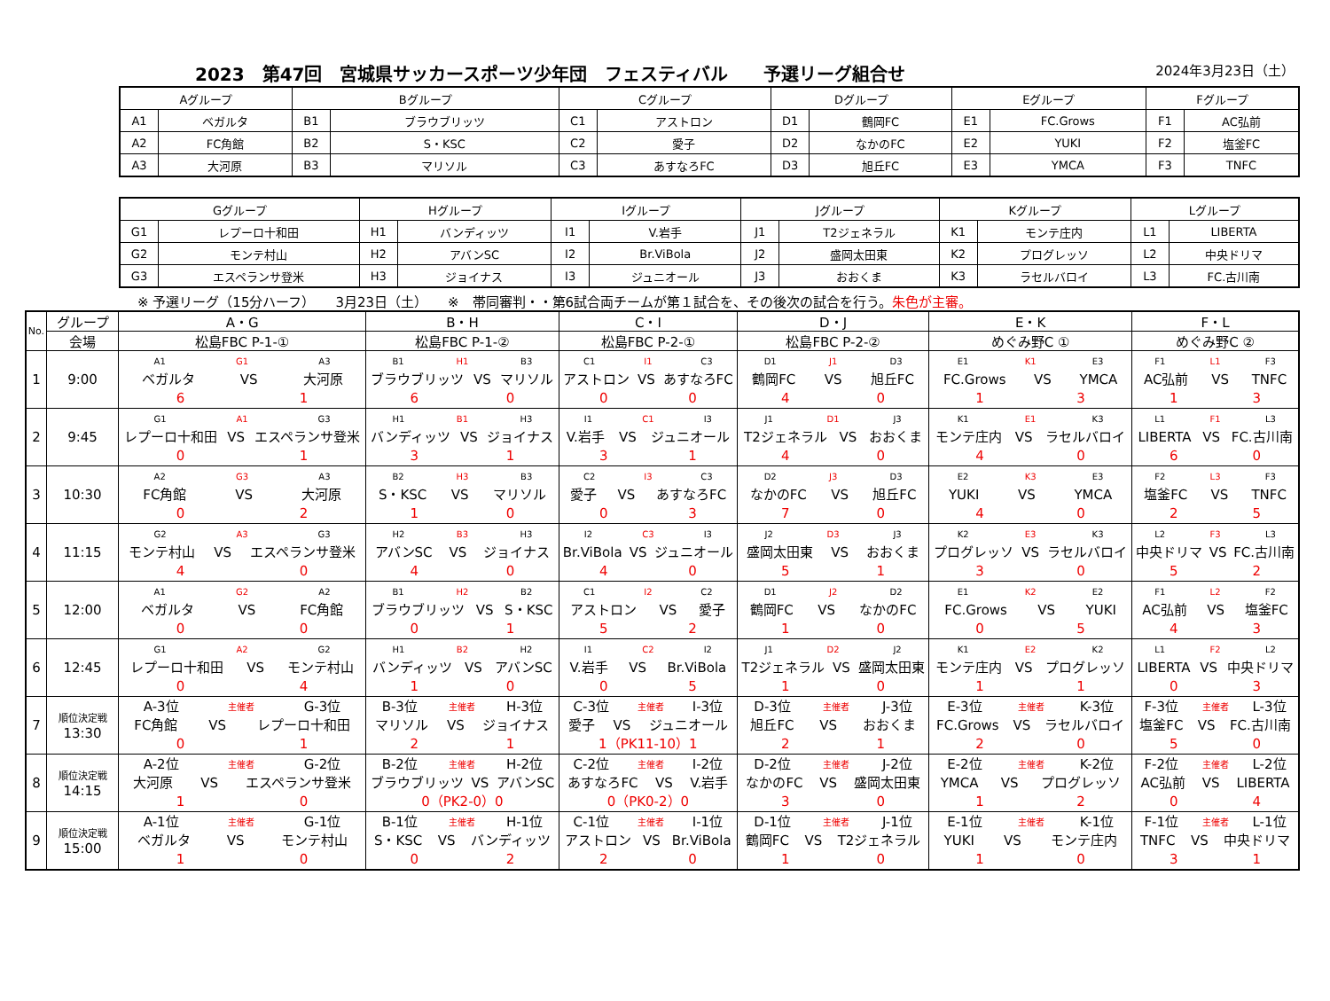2023　第47回　宮城県サッカースポーツ少年団　フェスティバル　　予選リーグ組合せ 2024年3月23日（土）
| Aグループ | | Bグループ | | Cグループ | | Dグループ | | Eグループ | | Fグループ | |
| A1 | ベガルタ | B1 | ブラウブリッツ | C1 | アストロン | D1 | 鶴岡FC | E1 | FC.Grows | F1 | AC弘前 |
| A2 | FC角館 | B2 | S・KSC | C2 | 愛子 | D2 | なかのFC | E2 | YUKI | F2 | 塩釜FC |
| A3 | 大河原 | B3 | マリソル | C3 | あすなろFC | D3 | 旭丘FC | E3 | YMCA | F3 | TNFC |
| Gグループ | | Hグループ | | Iグループ | | Jグループ | | Kグループ | | Lグループ | |
| G1 | レプーロ十和田 | H1 | バンディッツ | I1 | V.岩手 | J1 | T2ジェネラル | K1 | モンテ庄内 | L1 | LIBERTA |
| G2 | モンテ村山 | H2 | アバンSC | I2 | Br.ViBola | J2 | 盛岡太田東 | K2 | プログレッソ | L2 | 中央ドリマ |
| G3 | エスペランサ登米 | H3 | ジョイナス | I3 | ジュニオール | J3 | おおくま | K3 | ラセルバロイ | L3 | FC.古川南 |
※ 予選リーグ（15分ハーフ）　　3月23日（土）　　※　帯同審判・・第6試合両チームが第１試合を、その後次の試合を行う。朱色が主審。
| No. | グループ | A・G | B・H | C・I | D・J | E・K | F・L |
| --- | --- | --- | --- | --- | --- | --- | --- |
| | 会場 | 松島FBC P-1-① | 松島FBC P-1-② | 松島FBC P-2-① | 松島FBC P-2-② | めぐみ野C ① | めぐみ野C ② |
| 1 | 9:00 | A1 G1 A3 ベガルタ VS 大河原 6 1 | B1 H1 B3 ブラウブリッツ VS マリソル 6 0 | C1 I1 C3 アストロン VS あすなろFC 0 0 | D1 J1 D3 鶴岡FC VS 旭丘FC 4 0 | E1 K1 E3 FC.Grows VS YMCA 1 3 | F1 L1 F3 AC弘前 VS TNFC 1 3 |
| 2 | 9:45 | G1 A1 G3 レプーロ十和田 VS エスペランサ登米 0 1 | H1 B1 H3 バンディッツ VS ジョイナス 3 1 | I1 C1 I3 V.岩手 VS ジュニオール 3 1 | J1 D1 J3 T2ジェネラル VS おおくま 4 0 | K1 E1 K3 モンテ庄内 VS ラセルバロイ 4 0 | L1 F1 L3 LIBERTA VS FC.古川南 6 0 |
| 3 | 10:30 | A2 G3 A3 FC角館 VS 大河原 0 2 | B2 H3 B3 S・KSC VS マリソル 1 0 | C2 I3 C3 愛子 VS あすなろFC 0 3 | D2 J3 D3 なかのFC VS 旭丘FC 7 0 | E2 K3 E3 YUKI VS YMCA 4 0 | F2 L3 F3 塩釜FC VS TNFC 2 5 |
| 4 | 11:15 | G2 A3 G3 モンテ村山 VS エスペランサ登米 4 0 | H2 B3 H3 アバンSC VS ジョイナス 4 0 | I2 C3 I3 Br.ViBola VS ジュニオール 4 0 | J2 D3 J3 盛岡太田東 VS おおくま 5 1 | K2 E3 K3 プログレッソ VS ラセルバロイ 3 0 | L2 F3 L3 中央ドリマ VS FC.古川南 5 2 |
| 5 | 12:00 | A1 G2 A2 ベガルタ VS FC角館 0 0 | B1 H2 B2 ブラウブリッツ VS S・KSC 0 1 | C1 I2 C2 アストロン VS 愛子 5 2 | D1 J2 D2 鶴岡FC VS なかのFC 1 0 | E1 K2 E2 FC.Grows VS YUKI 0 5 | F1 L2 F2 AC弘前 VS 塩釜FC 4 3 |
| 6 | 12:45 | G1 A2 G2 レプーロ十和田 VS モンテ村山 0 4 | H1 B2 H2 バンディッツ VS アバンSC 1 0 | I1 C2 I2 V.岩手 VS Br.ViBola 0 5 | J1 D2 J2 T2ジェネラル VS 盛岡太田東 1 0 | K1 E2 K2 モンテ庄内 VS プログレッソ 1 1 | L1 F2 L2 LIBERTA VS 中央ドリマ 0 3 |
| 7 | 順位決定戦 13:30 | A-3位 主催者 G-3位 FC角館 VS レプーロ十和田 0 1 | B-3位 主催者 H-3位 マリソル VS ジョイナス 2 1 | C-3位 主催者 I-3位 愛子 VS ジュニオール 1（PK11-10）1 | D-3位 主催者 J-3位 旭丘FC VS おおくま 2 1 | E-3位 主催者 K-3位 FC.Grows VS ラセルバロイ 2 0 | F-3位 主催者 L-3位 塩釜FC VS FC.古川南 5 0 |
| 8 | 順位決定戦 14:15 | A-2位 主催者 G-2位 大河原 VS エスペランサ登米 1 0 | B-2位 主催者 H-2位 ブラウブリッツ VS アバンSC 0（PK2-0）0 | C-2位 主催者 I-2位 あすなろFC VS V.岩手 0（PK0-2）0 | D-2位 主催者 J-2位 なかのFC VS 盛岡太田東 3 0 | E-2位 主催者 K-2位 YMCA VS プログレッソ 1 2 | F-2位 主催者 L-2位 AC弘前 VS LIBERTA 0 4 |
| 9 | 順位決定戦 15:00 | A-1位 主催者 G-1位 ベガルタ VS モンテ村山 1 0 | B-1位 主催者 H-1位 S・KSC VS バンディッツ 0 2 | C-1位 主催者 I-1位 アストロン VS Br.ViBola 2 0 | D-1位 主催者 J-1位 鶴岡FC VS T2ジェネラル 1 0 | E-1位 主催者 K-1位 YUKI VS モンテ庄内 1 0 | F-1位 主催者 L-1位 TNFC VS 中央ドリマ 3 1 |